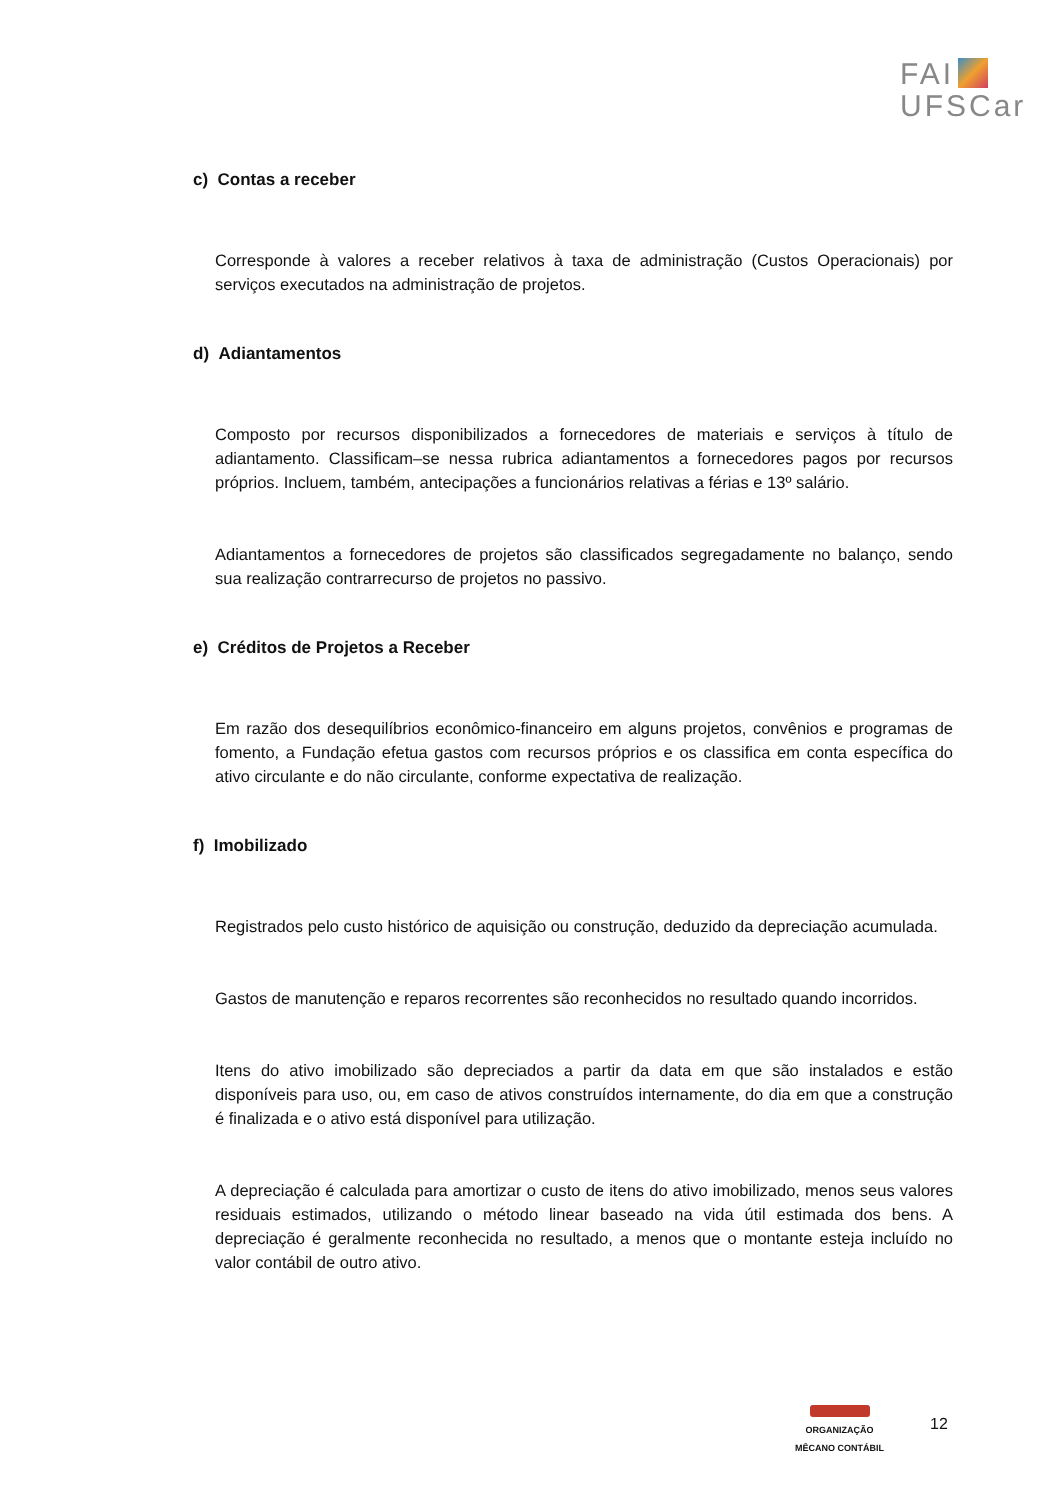FAI
UFSCar
c) Contas a receber
Corresponde à valores a receber relativos à taxa de administração (Custos Operacionais) por serviços executados na administração de projetos.
d) Adiantamentos
Composto por recursos disponibilizados a fornecedores de materiais e serviços à título de adiantamento. Classificam–se nessa rubrica adiantamentos a fornecedores pagos por recursos próprios. Incluem, também, antecipações a funcionários relativas a férias e 13º salário.
Adiantamentos a fornecedores de projetos são classificados segregadamente no balanço, sendo sua realização contrarrecurso de projetos no passivo.
e) Créditos de Projetos a Receber
Em razão dos desequilíbrios econômico-financeiro em alguns projetos, convênios e programas de fomento, a Fundação efetua gastos com recursos próprios e os classifica em conta específica do ativo circulante e do não circulante, conforme expectativa de realização.
f) Imobilizado
Registrados pelo custo histórico de aquisição ou construção, deduzido da depreciação acumulada.
Gastos de manutenção e reparos recorrentes são reconhecidos no resultado quando incorridos.
Itens do ativo imobilizado são depreciados a partir da data em que são instalados e estão disponíveis para uso, ou, em caso de ativos construídos internamente, do dia em que a construção é finalizada e o ativo está disponível para utilização.
A depreciação é calculada para amortizar o custo de itens do ativo imobilizado, menos seus valores residuais estimados, utilizando o método linear baseado na vida útil estimada dos bens. A depreciação é geralmente reconhecida no resultado, a menos que o montante esteja incluído no valor contábil de outro ativo.
ORGANIZAÇÃO
MÊCANO CONTÁBIL
12